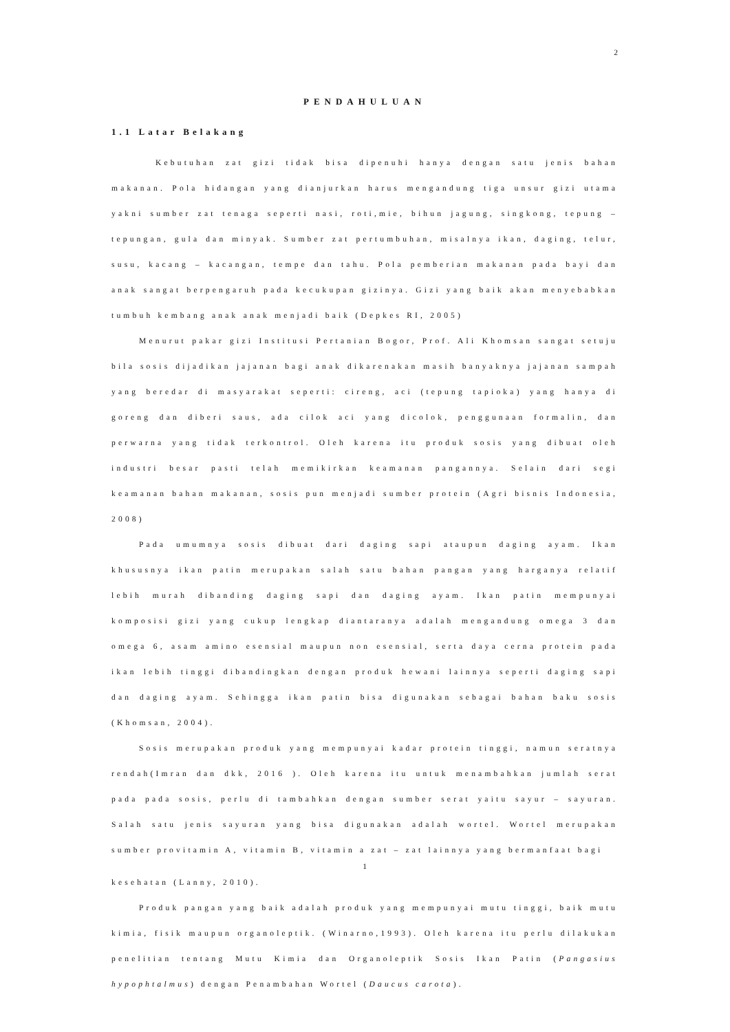2
PENDAHULUAN
1.1 Latar Belakang
Kebutuhan zat gizi tidak bisa dipenuhi hanya dengan satu jenis bahan makanan. Pola hidangan yang dianjurkan harus mengandung tiga unsur gizi utama yakni sumber zat tenaga seperti nasi, roti,mie, bihun jagung, singkong, tepung – tepungan, gula dan minyak. Sumber zat pertumbuhan, misalnya ikan, daging, telur, susu, kacang – kacangan, tempe dan tahu. Pola pemberian makanan pada bayi dan anak sangat berpengaruh pada kecukupan gizinya. Gizi yang baik akan menyebabkan tumbuh kembang anak anak menjadi baik (Depkes RI, 2005)
Menurut pakar gizi Institusi Pertanian Bogor, Prof. Ali Khomsan sangat setuju bila sosis dijadikan jajanan bagi anak dikarenakan masih banyaknya jajanan sampah yang beredar di masyarakat seperti: cireng, aci (tepung tapioka) yang hanya di goreng dan diberi saus, ada cilok aci yang dicolok, penggunaan formalin, dan perwarna yang tidak terkontrol. Oleh karena itu produk sosis yang dibuat oleh industri besar pasti telah memikirkan keamanan pangannya. Selain dari segi keamanan bahan makanan, sosis pun menjadi sumber protein (Agri bisnis Indonesia, 2008)
Pada umumnya sosis dibuat dari daging sapi ataupun daging ayam. Ikan khususnya ikan patin merupakan salah satu bahan pangan yang harganya relatif lebih murah dibanding daging sapi dan daging ayam. Ikan patin mempunyai komposisi gizi yang cukup lengkap diantaranya adalah mengandung omega 3 dan omega 6, asam amino esensial maupun non esensial, serta daya cerna protein pada ikan lebih tinggi dibandingkan dengan produk hewani lainnya seperti daging sapi dan daging ayam. Sehingga ikan patin bisa digunakan sebagai bahan baku sosis (Khomsan, 2004).
Sosis merupakan produk yang mempunyai kadar protein tinggi, namun seratnya rendah(Imran dan dkk, 2016 ). Oleh karena itu untuk menambahkan jumlah serat pada pada sosis, perlu di tambahkan dengan sumber serat yaitu sayur – sayuran. Salah satu jenis sayuran yang bisa digunakan adalah wortel. Wortel merupakan sumber provitamin A, vitamin B, vitamin a zat – zat lainnya yang bermanfaat bagi
1
kesehatan (Lanny, 2010).
Produk pangan yang baik adalah produk yang mempunyai mutu tinggi, baik mutu kimia, fisik maupun organoleptik. (Winarno,1993). Oleh karena itu perlu dilakukan penelitian tentang Mutu Kimia dan Organoleptik Sosis Ikan Patin (Pangasius hypophtalmus) dengan Penambahan Wortel (Daucus carota).